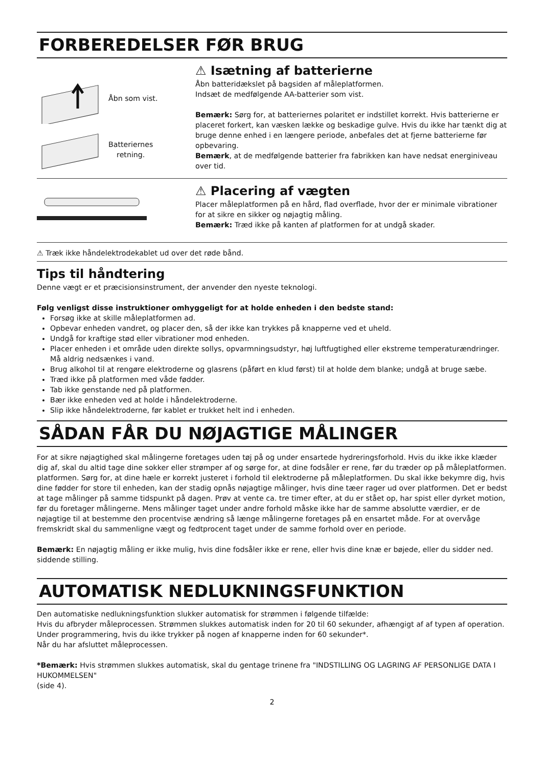FORBEREDELSER FØR BRUG
Åbn som vist.
Batteriernes
retning.
⚠ Isætning af batterierne
Åbn batteridækslet på bagsiden af måleplatformen.
Indsæt de medfølgende AA-batterier som vist.
Bemærk: Sørg for, at batteriernes polaritet er indstillet korrekt. Hvis batterierne er placeret forkert, kan væsken lække og beskadige gulve. Hvis du ikke har tænkt dig at bruge denne enhed i en længere periode, anbefales det at fjerne batterierne før opbevaring.
Bemærk, at de medfølgende batterier fra fabrikken kan have nedsat energiniveau over tid.
⚠ Placering af vægten
Placer måleplatformen på en hård, flad overflade, hvor der er minimale vibrationer for at sikre en sikker og nøjagtig måling.
Bemærk: Træd ikke på kanten af platformen for at undgå skader.
⚠ Træk ikke håndelektrodekablet ud over det røde bånd.
Tips til håndtering
Denne vægt er et præcisionsinstrument, der anvender den nyeste teknologi.
Følg venligst disse instruktioner omhyggeligt for at holde enheden i den bedste stand:
Forsøg ikke at skille måleplatformen ad.
Opbevar enheden vandret, og placer den, så der ikke kan trykkes på knapperne ved et uheld.
Undgå for kraftige stød eller vibrationer mod enheden.
Placer enheden i et område uden direkte sollys, opvarmningsudstyr, høj luftfugtighed eller ekstreme temperaturændringer. Må aldrig nedsænkes i vand.
Brug alkohol til at rengøre elektroderne og glasrens (påført en klud først) til at holde dem blanke; undgå at bruge sæbe.
Træd ikke på platformen med våde fødder.
Tab ikke genstande ned på platformen.
Bær ikke enheden ved at holde i håndelektroderne.
Slip ikke håndelektroderne, før kablet er trukket helt ind i enheden.
SÅDAN FÅR DU NØJAGTIGE MÅLINGER
For at sikre nøjagtighed skal målingerne foretages uden tøj på og under ensartede hydreringsforhold. Hvis du ikke ikke klæder dig af, skal du altid tage dine sokker eller strømper af og sørge for, at dine fodsåler er rene, før du træder op på måleplatformen. platformen. Sørg for, at dine hæle er korrekt justeret i forhold til elektroderne på måleplatformen. Du skal ikke bekymre dig, hvis dine fødder for store til enheden, kan der stadig opnås nøjagtige målinger, hvis dine tæer rager ud over platformen. Det er bedst at tage målinger på samme tidspunkt på dagen. Prøv at vente ca. tre timer efter, at du er stået op, har spist eller dyrket motion, før du foretager målingerne. Mens målinger taget under andre forhold måske ikke har de samme absolutte værdier, er de nøjagtige til at bestemme den procentvise ændring så længe målingerne foretages på en ensartet måde. For at overvåge fremskridt skal du sammenligne vægt og fedtprocent taget under de samme forhold over en periode.
Bemærk: En nøjagtig måling er ikke mulig, hvis dine fodsåler ikke er rene, eller hvis dine knæ er bøjede, eller du sidder ned. siddende stilling.
AUTOMATISK NEDLUKNINGSFUNKTION
Den automatiske nedlukningsfunktion slukker automatisk for strømmen i følgende tilfælde:
Hvis du afbryder måleprocessen. Strømmen slukkes automatisk inden for 20 til 60 sekunder, afhængigt af af typen af operation.
Under programmering, hvis du ikke trykker på nogen af knapperne inden for 60 sekunder*.
Når du har afsluttet måleprocessen.
*Bemærk: Hvis strømmen slukkes automatisk, skal du gentage trinene fra "INDSTILLING OG LAGRING AF PERSONLIGE DATA I HUKOMMELSEN"
(side 4).
2